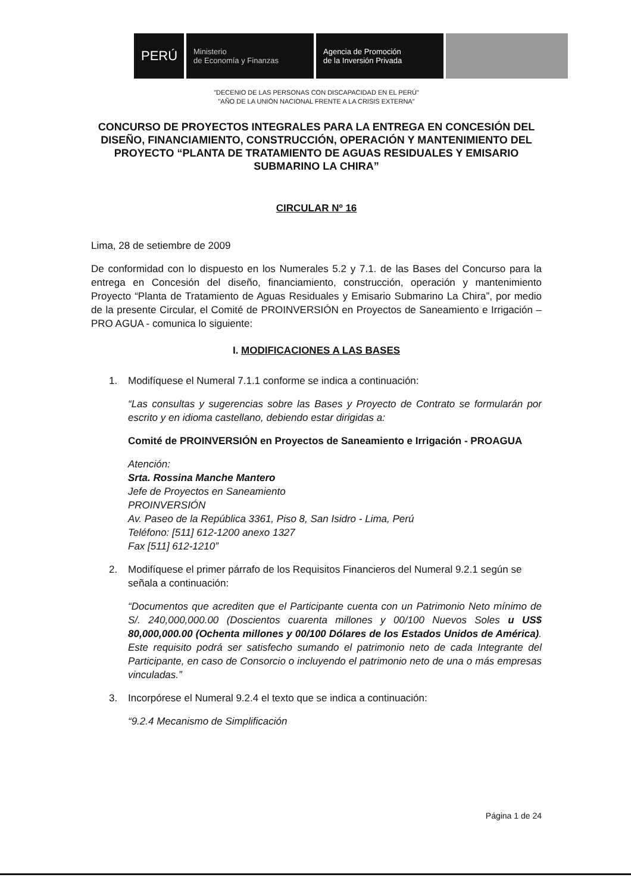PERÚ
Ministerio
de Economía y Finanzas
Agencia de Promoción
de la Inversión Privada
"DECENIO DE LAS PERSONAS CON DISCAPACIDAD EN EL PERÚ"
"AÑO DE LA UNIÓN NACIONAL FRENTE A LA CRISIS EXTERNA"
CONCURSO DE PROYECTOS INTEGRALES PARA LA ENTREGA EN CONCESIÓN DEL DISEÑO, FINANCIAMIENTO, CONSTRUCCIÓN, OPERACIÓN Y MANTENIMIENTO DEL PROYECTO “PLANTA DE TRATAMIENTO DE AGUAS RESIDUALES Y EMISARIO SUBMARINO LA CHIRA”
CIRCULAR Nº 16
Lima, 28 de setiembre de 2009
De conformidad con lo dispuesto en los Numerales 5.2 y 7.1. de las Bases del Concurso para la entrega en Concesión del diseño, financiamiento, construcción, operación y mantenimiento Proyecto “Planta de Tratamiento de Aguas Residuales y Emisario Submarino La Chira”, por medio de la presente Circular, el Comité de PROINVERSIÓN en Proyectos de Saneamiento e Irrigación – PRO AGUA - comunica lo siguiente:
I. MODIFICACIONES A LAS BASES
1. Modifíquese el Numeral 7.1.1 conforme se indica a continuación:
“Las consultas y sugerencias sobre las Bases y Proyecto de Contrato se formularán por escrito y en idioma castellano, debiendo estar dirigidas a:
Comité de PROINVERSIÓN en Proyectos de Saneamiento e Irrigación - PROAGUA
Atención:
Srta. Rossina Manche Mantero
Jefe de Proyectos en Saneamiento
PROINVERSIÓN
Av. Paseo de la República 3361, Piso 8, San Isidro - Lima, Perú
Teléfono: [511] 612-1200 anexo 1327
Fax [511] 612-1210”
2. Modifíquese el primer párrafo de los Requisitos Financieros del Numeral 9.2.1 según se señala a continuación:
“Documentos que acrediten que el Participante cuenta con un Patrimonio Neto mínimo de S/. 240,000,000.00 (Doscientos cuarenta millones y 00/100 Nuevos Soles u US$ 80,000,000.00 (Ochenta millones y 00/100 Dólares de los Estados Unidos de América). Este requisito podrá ser satisfecho sumando el patrimonio neto de cada Integrante del Participante, en caso de Consorcio o incluyendo el patrimonio neto de una o más empresas vinculadas.”
3. Incorpórese el Numeral 9.2.4 el texto que se indica a continuación:
“9.2.4 Mecanismo de Simplificación
Página 1 de 24